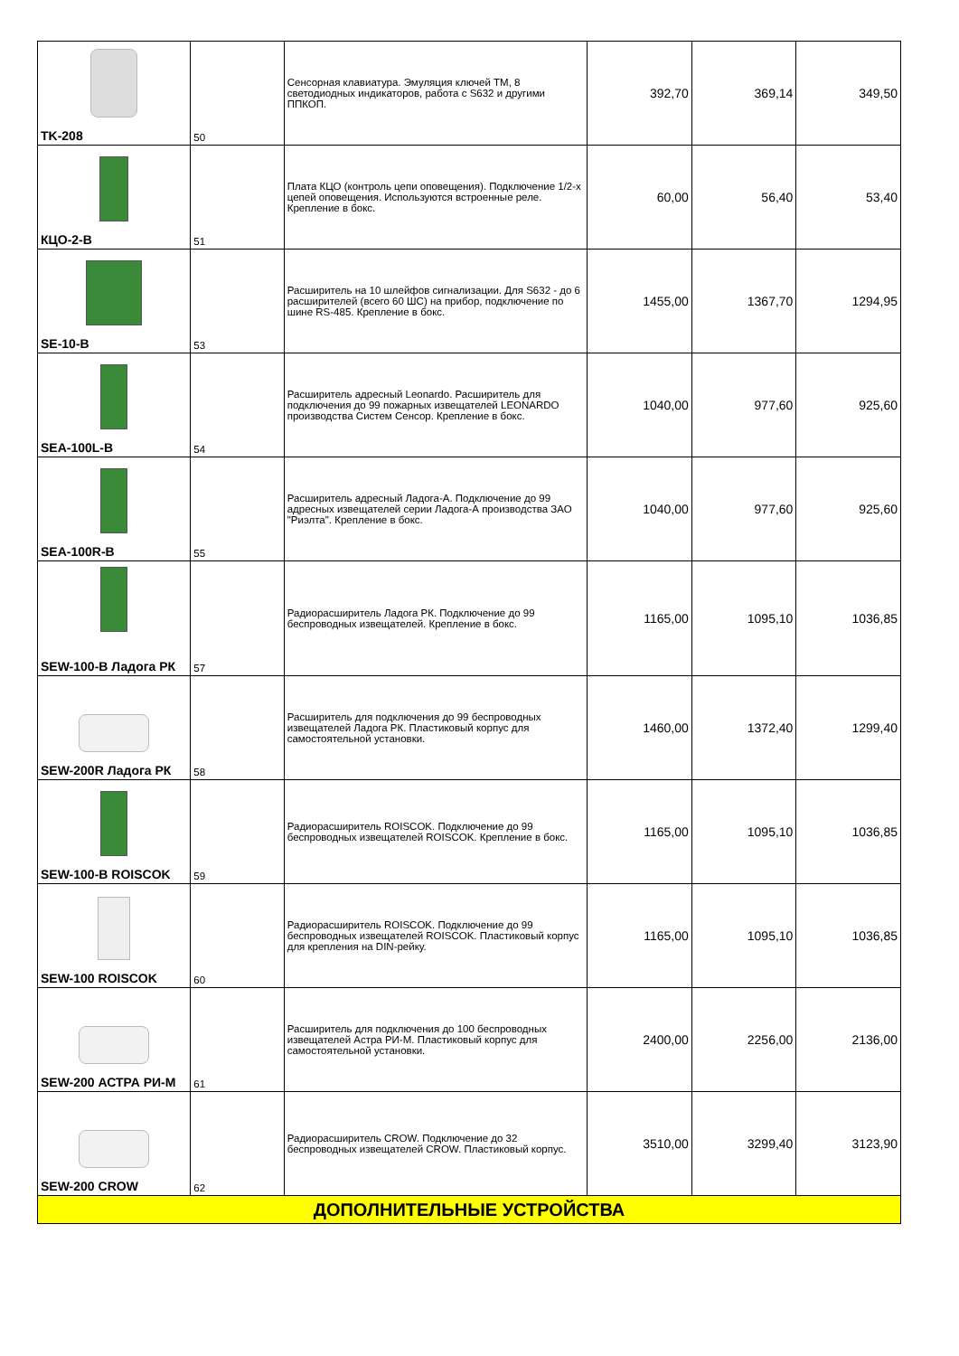| TK-208 | 50 | Сенсорная клавиатура. Эмуляция ключей TM, 8 светодиодных индикаторов, работа с S632 и другими ППКОП. | 392,70 | 369,14 | 349,50 |
| КЦО-2-В | 51 | Плата КЦО (контроль цепи оповещения). Подключение 1/2-х цепей оповещения. Используются встроенные реле. Крепление в бокс. | 60,00 | 56,40 | 53,40 |
| SE-10-B | 53 | Расширитель на 10 шлейфов сигнализации. Для S632 - до 6 расширителей (всего 60 ШС) на прибор, подключение по шине RS-485. Крепление в бокс. | 1455,00 | 1367,70 | 1294,95 |
| SEA-100L-B | 54 | Расширитель адресный Leonardo. Расширитель для подключения до 99 пожарных извещателей LEONARDO производства Систем Сенсор. Крепление в бокс. | 1040,00 | 977,60 | 925,60 |
| SEA-100R-B | 55 | Расширитель адресный Ладога-А. Подключение до 99 адресных извещателей серии Ладога-А производства ЗАО "Риэлта". Крепление в бокс. | 1040,00 | 977,60 | 925,60 |
| SEW-100-B Ладога РК | 57 | Радиорасширитель Ладога РК. Подключение до 99 беспроводных извещателей. Крепление в бокс. | 1165,00 | 1095,10 | 1036,85 |
| SEW-200R Ладога РК | 58 | Расширитель для подключения до 99 беспроводных извещателей Ладога РК. Пластиковый корпус для самостоятельной установки. | 1460,00 | 1372,40 | 1299,40 |
| SEW-100-B ROISCOK | 59 | Радиорасширитель ROISCOK. Подключение до 99 беспроводных извещателей ROISCOK. Крепление в бокс. | 1165,00 | 1095,10 | 1036,85 |
| SEW-100 ROISCOK | 60 | Радиорасширитель ROISCOK. Подключение до 99 беспроводных извещателей ROISCOK. Пластиковый корпус для крепления на DIN-рейку. | 1165,00 | 1095,10 | 1036,85 |
| SEW-200 АСТРА РИ-М | 61 | Расширитель для подключения до 100 беспроводных извещателей Астра РИ-М. Пластиковый корпус для самостоятельной установки. | 2400,00 | 2256,00 | 2136,00 |
| SEW-200 CROW | 62 | Радиорасширитель CROW. Подключение до 32 беспроводных извещателей CROW. Пластиковый корпус. | 3510,00 | 3299,40 | 3123,90 |
| ДОПОЛНИТЕЛЬНЫЕ УСТРОЙСТВА | | | | | |